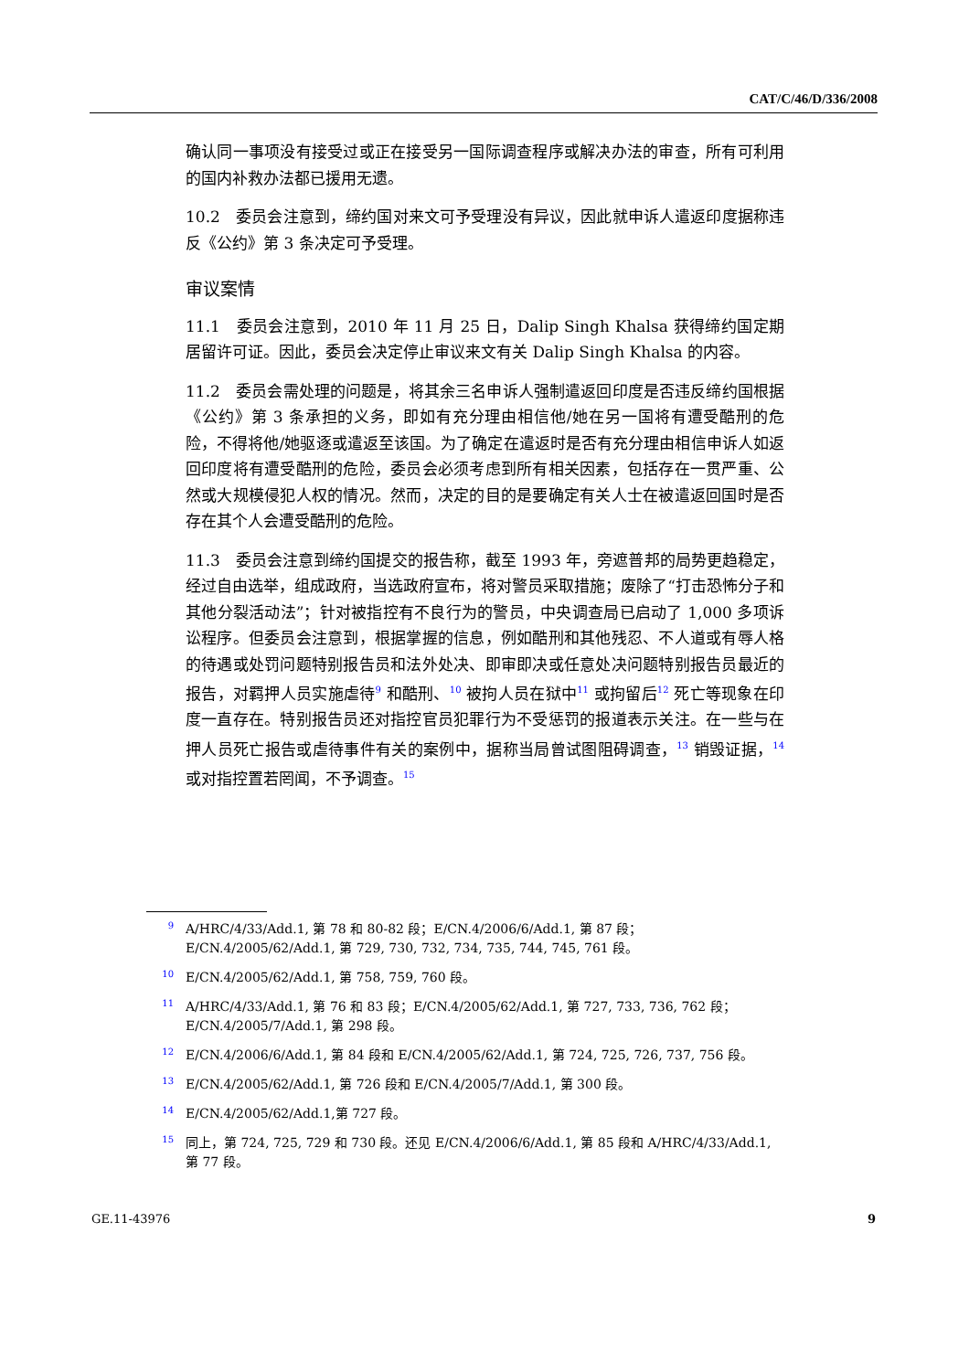CAT/C/46/D/336/2008
确认同一事项没有接受过或正在接受另一国际调查程序或解决办法的审查，所有可利用的国内补救办法都已援用无遗。
10.2　委员会注意到，缔约国对来文可予受理没有异议，因此就申诉人遣返印度据称违反《公约》第 3 条决定可予受理。
审议案情
11.1　委员会注意到，2010 年 11 月 25 日，Dalip Singh Khalsa 获得缔约国定期居留许可证。因此，委员会决定停止审议来文有关 Dalip Singh Khalsa 的内容。
11.2　委员会需处理的问题是，将其余三名申诉人强制遣返回印度是否违反缔约国根据《公约》第 3 条承担的义务，即如有充分理由相信他/她在另一国将有遭受酷刑的危险，不得将他/她驱逐或遣返至该国。为了确定在遣返时是否有充分理由相信申诉人如返回印度将有遭受酷刑的危险，委员会必须考虑到所有相关因素，包括存在一贯严重、公然或大规模侵犯人权的情况。然而，决定的目的是要确定有关人士在被遣返回国时是否存在其个人会遭受酷刑的危险。
11.3　委员会注意到缔约国提交的报告称，截至 1993 年，旁遮普邦的局势更趋稳定，经过自由选举，组成政府，当选政府宣布，将对警员采取措施；废除了“打击恐怖分子和其他分裂活动法”；针对被指控有不良行为的警员，中央调查局已启动了 1,000 多项诉讼程序。但委员会注意到，根据掌握的信息，例如酷刑和其他残忍、不人道或有辱人格的待遇或处罚问题特别报告员和法外处决、即审即决或任意处决问题特别报告员最近的报告，对羁押人员实施虐待<sup>9</sup> 和酷刑、<sup>10</sup> 被拘人员在狱中<sup>11</sup> 或拘留后<sup>12</sup> 死亡等现象在印度一直存在。特别报告员还对指控官员犯罪行为不受惩罚的报道表示关注。在一些与在押人员死亡报告或虐待事件有关的案例中，据称当局曾试图阻碍调查，<sup>13</sup> 销毁证据，<sup>14</sup> 或对指控置若罔闻，不予调查。<sup>15</sup>
9
A/HRC/4/33/Add.1, 第 78 和 80-82 段；E/CN.4/2006/6/Add.1, 第 87 段；E/CN.4/2005/62/Add.1, 第 729, 730, 732, 734, 735, 744, 745, 761 段。
10
E/CN.4/2005/62/Add.1, 第 758, 759, 760 段。
11
A/HRC/4/33/Add.1, 第 76 和 83 段；E/CN.4/2005/62/Add.1, 第 727, 733, 736, 762 段；E/CN.4/2005/7/Add.1, 第 298 段。
12
E/CN.4/2006/6/Add.1, 第 84 段和 E/CN.4/2005/62/Add.1, 第 724, 725, 726, 737, 756 段。
13
E/CN.4/2005/62/Add.1, 第 726 段和 E/CN.4/2005/7/Add.1, 第 300 段。
14
E/CN.4/2005/62/Add.1,第 727 段。
15
同上，第 724, 725, 729 和 730 段。还见 E/CN.4/2006/6/Add.1, 第 85 段和 A/HRC/4/33/Add.1, 第 77 段。
GE.11-43976 9